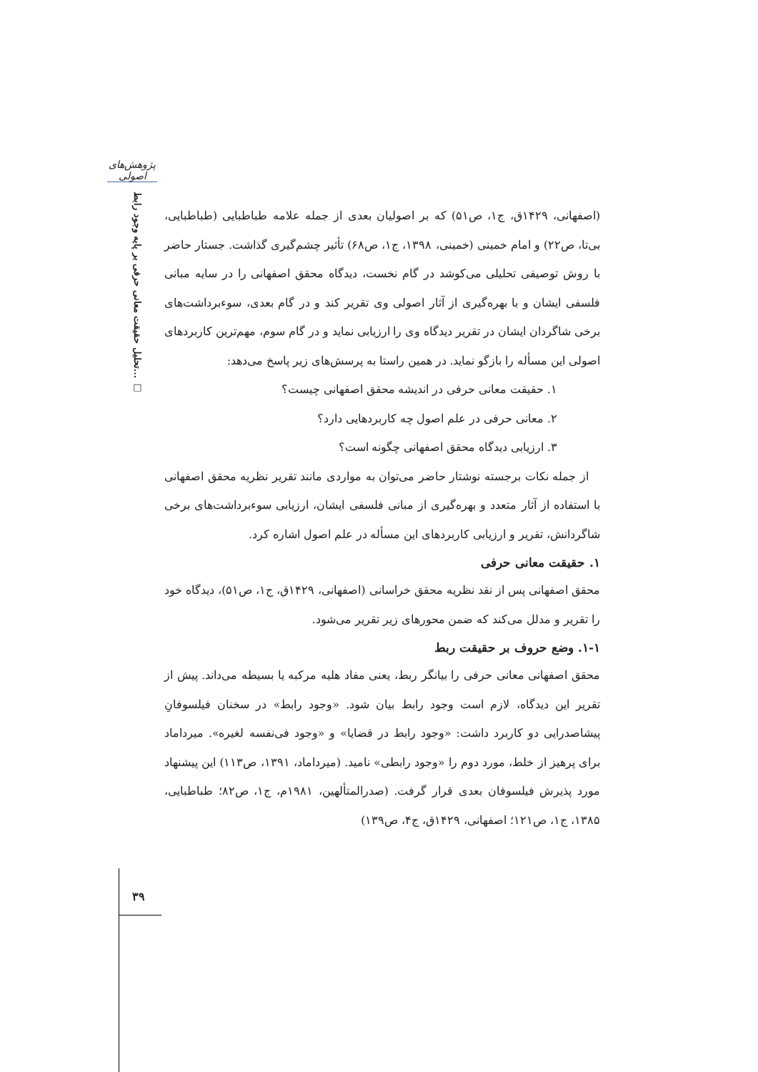پژوهش‌های اصولی
تحلیل حقیقت معانی حرفی بر پایه وجود رابط... □
(اصفهانی، ۱۴۲۹ق، ج۱، ص۵۱) که بر اصولیان بعدی از جمله علامه طباطبایی (طباطبایی، بی‌تا، ص۲۲) و امام خمینی (خمینی، ۱۳۹۸، ج۱، ص۶۸) تأثیر چشم‌گیری گذاشت. جستار حاضر با روش توصیفی تحلیلی می‌کوشد در گام نخست، دیدگاه محقق اصفهانی را در سایه مبانی فلسفی ایشان و با بهره‌گیری از آثار اصولی وی تقریر کند و در گام بعدی، سوءبرداشت‌های برخی شاگردان ایشان در تقریر دیدگاه وی را ارزیابی نماید و در گام سوم، مهم‌ترین کاربردهای اصولی این مسأله را بازگو نماید. در همین راستا به پرسش‌های زیر پاسخ می‌دهد:
۱. حقیقت معانی حرفی در اندیشه محقق اصفهانی چیست؟
۲. معانی حرفی در علم اصول چه کاربردهایی دارد؟
۳. ارزیابی دیدگاه محقق اصفهانی چگونه است؟
از جمله نکات برجسته نوشتار حاضر می‌توان به مواردی مانند تقریر نظریه محقق اصفهانی با استفاده از آثار متعدد و بهره‌گیری از مبانی فلسفی ایشان، ارزیابی سوءبرداشت‌های برخی شاگردانش، تقریر و ارزیابی کاربردهای این مسأله در علم اصول اشاره کرد.
۱. حقیقت معانی حرفی
محقق اصفهانی پس از نقد نظریه محقق خراسانی (اصفهانی، ۱۴۲۹ق، ج۱، ص۵۱)، دیدگاه خود را تقریر و مدلل می‌کند که ضمن محورهای زیر تقریر می‌شود.
۱-۱. وضع حروف بر حقیقت ربط
محقق اصفهانی معانی حرفی را بیانگر ربط، یعنی مفاد هلیه مرکبه یا بسیطه می‌داند. پیش از تقریر این دیدگاه، لازم است وجود رابط بیان شود. «وجود رابط» در سخنان فیلسوفانِ پیشاصدرایی دو کاربرد داشت: «وجود رابط در قضایا» و «وجود فی‌نفسه لغیره». میرداماد برای پرهیز از خلط، مورد دوم را «وجود رابطی» نامید. (میرداماد، ۱۳۹۱، ص۱۱۳) این پیشنهاد مورد پذیرش فیلسوفان بعدی قرار گرفت. (صدرالمتألهین، ۱۹۸۱م، ج۱، ص۸۲؛ طباطبایی، ۱۳۸۵، ج۱، ص۱۲۱؛ اصفهانی، ۱۴۲۹ق، ج۴، ص۱۳۹)
۳۹